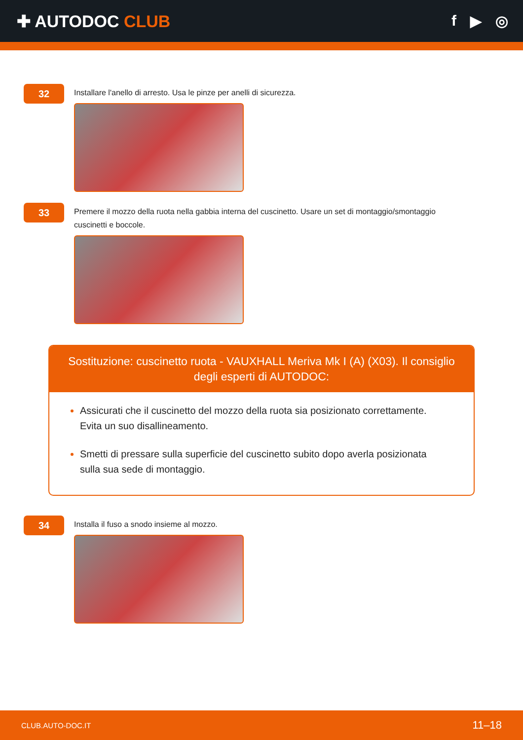✚ AUTODOC CLUB f ▶ ◎
32
Installare l'anello di arresto. Usa le pinze per anelli di sicurezza.
33
Premere il mozzo della ruota nella gabbia interna del cuscinetto. Usare un set di montaggio/smontaggio cuscinetti e boccole.
Sostituzione: cuscinetto ruota - VAUXHALL Meriva Mk I (A) (X03). Il consiglio degli esperti di AUTODOC:
Assicurati che il cuscinetto del mozzo della ruota sia posizionato correttamente. Evita un suo disallineamento.
Smetti di pressare sulla superficie del cuscinetto subito dopo averla posizionata sulla sua sede di montaggio.
34
Installa il fuso a snodo insieme al mozzo.
CLUB.AUTO-DOC.IT 11–18